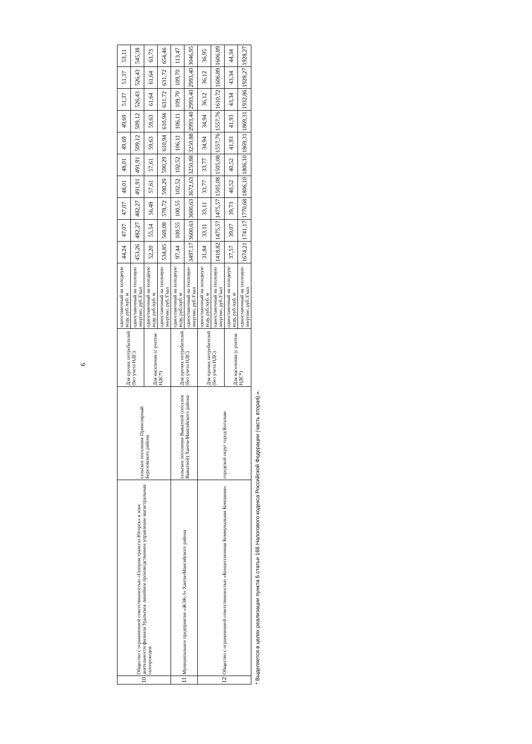6
| 10 | Общество с ограниченной ответственностью «Газпром трансгаз Югорск» в зоне деятельности филиала Уральское линейное производственное управление магистральных газопроводов | сельское поселение Приполярный Березовского района | Для прочих потребителей (без учета НДС) | одноставочный на холодную воду, руб./куб. м | 44,24 | 47,07 | 47,07 | 48,01 | 48,01 | 49,69 | 49,69 | 51,37 | 51,37 | 53,11 |
| | | | | одноставочный на тепловую энергию, руб./Гкал | 453,26 | 482,27 | 482,27 | 491,91 | 491,91 | 509,12 | 509,12 | 526,43 | 526,43 | 545,38 |
| | | | Для населения (с учетом НДС*) | одноставочный на холодную воду, руб./куб. м | 52,20 | 55,54 | 56,48 | 57,61 | 57,61 | 59,63 | 59,63 | 61,64 | 61,64 | 63,73 |
| | | | | одноставочный на тепловую энергию, руб./Гкал | 534,85 | 569,08 | 578,72 | 590,29 | 590,29 | 610,94 | 610,94 | 631,72 | 631,72 | 654,46 |
| 11 | Муниципальное предприятие «ЖЭК-3» Ханты-Мансийского района | сельское поселение Выкатной (поселок Выкатной) Ханты-Мансийского района | Для прочих потребителей (без учета НДС) | одноставочный на холодную воду, руб./куб. м | 97,44 | 100,55 | 100,55 | 102,52 | 102,52 | 106,11 | 106,11 | 109,70 | 109,70 | 113,47 |
| | | | | одноставочный на тепловую энергию, руб./Гкал | 3497,17 | 3600,63 | 3600,63 | 3672,63 | 3250,88 | 3250,88 | 2993,40 | 2993,40 | 2993,40 | 3046,95 |
| 12 | Общество с ограниченной ответственностью «Концессионная Коммунальная Компания» | городской округ город Когалым | Для прочих потребителей (без учета НДС) | одноставочный на холодную воду, руб./куб. м | 31,84 | 33,11 | 33,11 | 33,77 | 33,77 | 34,94 | 34,94 | 36,12 | 36,12 | 36,95 |
| | | | | одноставочный на тепловую энергию, руб./Гкал | 1418,82 | 1475,57 | 1475,57 | 1505,08 | 1505,08 | 1557,76 | 1557,76 | 1610,72 | 1606,89 | 1606,89 |
| | | | Для населения (с учетом НДС*) | одноставочный на холодную воду, руб./куб. м | 37,57 | 39,07 | 39,73 | 40,52 | 40,52 | 41,93 | 41,93 | 43,34 | 43,34 | 44,34 |
| | | | | одноставочный на тепловую энергию, руб./Гкал | 1674,21 | 1741,17 | 1770,68 | 1806,10 | 1806,10 | 1869,31 | 1869,31 | 1932,86 | 1928,27 | 1928,27 |
* Выделяется в целях реализации пункта 6 статьи 168 Налогового кодекса Российской Федерации (часть вторая).».